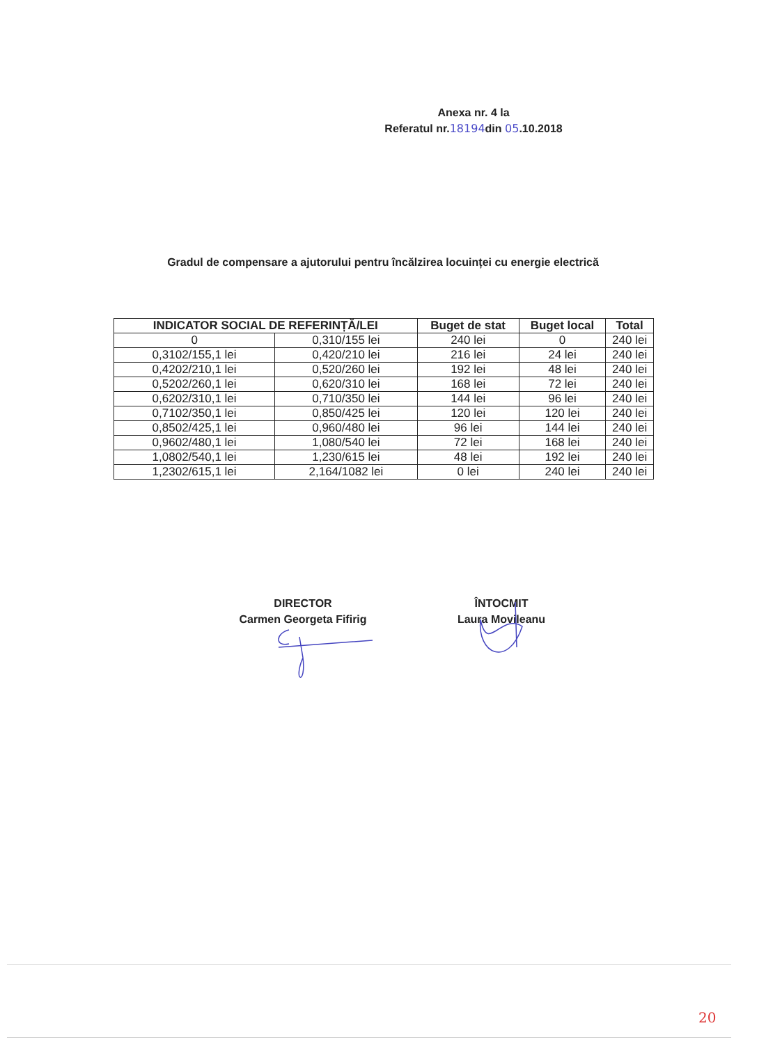Anexa nr. 4 la
Referatul nr.18194din 05.10.2018
Gradul de compensare a ajutorului pentru încălzirea locuinței cu energie electrică
| INDICATOR SOCIAL DE REFERINȚĂ/LEI | | Buget de stat | Buget local | Total |
| --- | --- | --- | --- | --- |
| 0 | 0,310/155 lei | 240 lei | 0 | 240 lei |
| 0,3102/155,1 lei | 0,420/210 lei | 216 lei | 24 lei | 240 lei |
| 0,4202/210,1 lei | 0,520/260 lei | 192 lei | 48 lei | 240 lei |
| 0,5202/260,1 lei | 0,620/310 lei | 168 lei | 72 lei | 240 lei |
| 0,6202/310,1 lei | 0,710/350 lei | 144 lei | 96 lei | 240 lei |
| 0,7102/350,1 lei | 0,850/425 lei | 120 lei | 120 lei | 240 lei |
| 0,8502/425,1 lei | 0,960/480 lei | 96 lei | 144 lei | 240 lei |
| 0,9602/480,1 lei | 1,080/540 lei | 72 lei | 168 lei | 240 lei |
| 1,0802/540,1 lei | 1,230/615 lei | 48 lei | 192 lei | 240 lei |
| 1,2302/615,1 lei | 2,164/1082 lei | 0 lei | 240 lei | 240 lei |
DIRECTOR
Carmen Georgeta Fifirig
ÎNTOCMIT
Laura Movileanu
20